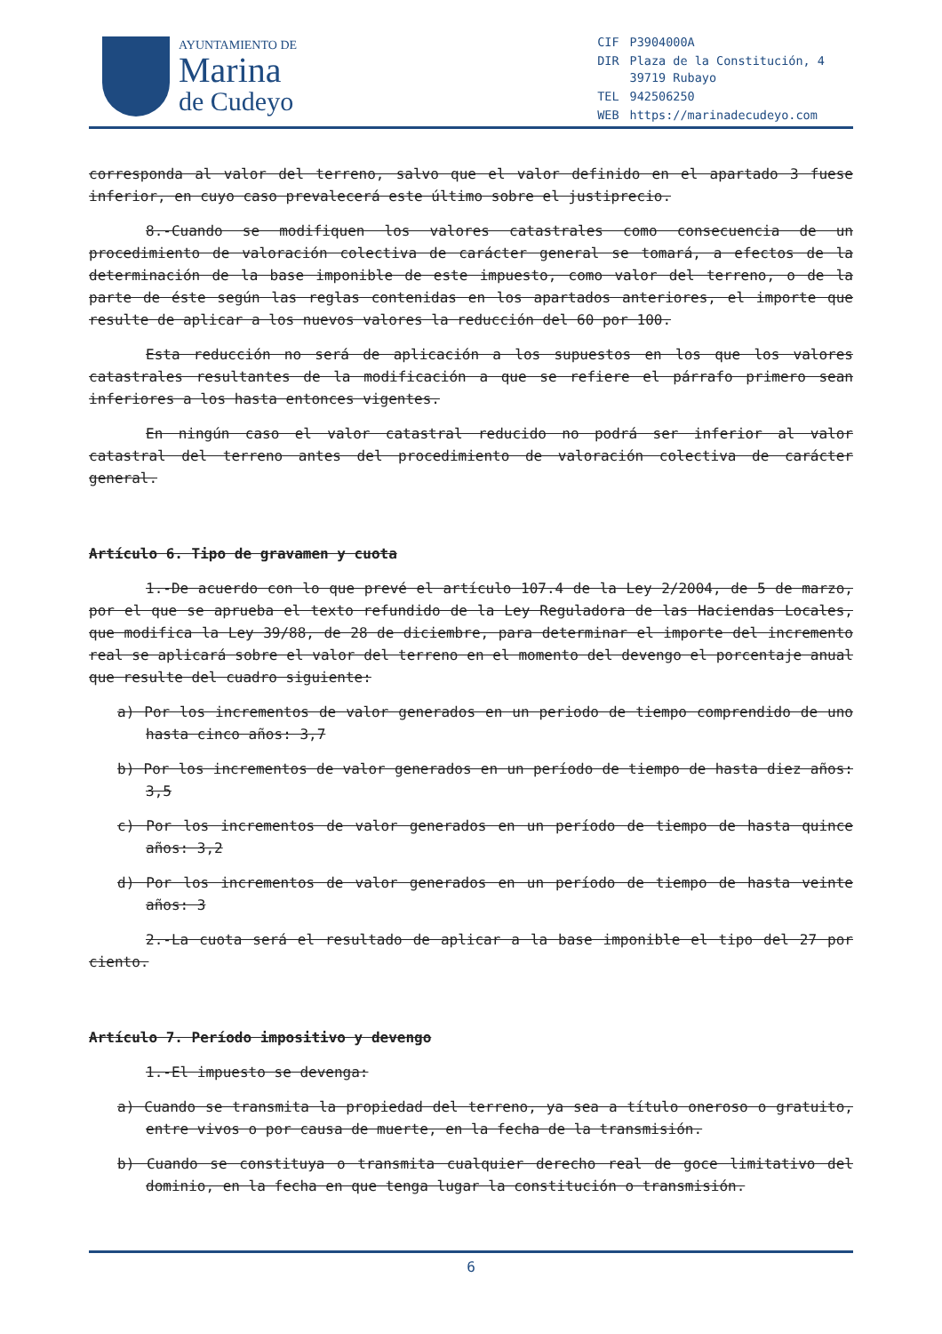AYUNTAMIENTO DE
Marina
de Cudeyo
| CIF | P3904000A |
| DIR | Plaza de la Constitución, 4 39719 Rubayo |
| TEL | 942506250 |
| WEB | https://marinadecudeyo.com |
corresponda al valor del terreno, salvo que el valor definido en el apartado 3 fuese inferior, en cuyo caso prevalecerá este último sobre el justiprecio.
8.-Cuando se modifiquen los valores catastrales como consecuencia de un procedimiento de valoración colectiva de carácter general se tomará, a efectos de la determinación de la base imponible de este impuesto, como valor del terreno, o de la parte de éste según las reglas contenidas en los apartados anteriores, el importe que resulte de aplicar a los nuevos valores la reducción del 60 por 100.
Esta reducción no será de aplicación a los supuestos en los que los valores catastrales resultantes de la modificación a que se refiere el párrafo primero sean inferiores a los hasta entonces vigentes.
En ningún caso el valor catastral reducido no podrá ser inferior al valor catastral del terreno antes del procedimiento de valoración colectiva de carácter general.
Artículo 6. Tipo de gravamen y cuota
1.-De acuerdo con lo que prevé el artículo 107.4 de la Ley 2/2004, de 5 de marzo, por el que se aprueba el texto refundido de la Ley Reguladora de las Haciendas Locales, que modifica la Ley 39/88, de 28 de diciembre, para determinar el importe del incremento real se aplicará sobre el valor del terreno en el momento del devengo el porcentaje anual que resulte del cuadro siguiente:
a) Por los incrementos de valor generados en un periodo de tiempo comprendido de uno hasta cinco años: 3,7
b) Por los incrementos de valor generados en un período de tiempo de hasta diez años: 3,5
c) Por los incrementos de valor generados en un período de tiempo de hasta quince años: 3,2
d) Por los incrementos de valor generados en un período de tiempo de hasta veinte años: 3
2.-La cuota será el resultado de aplicar a la base imponible el tipo del 27 por ciento.
Artículo 7. Período impositivo y devengo
1.-El impuesto se devenga:
a) Cuando se transmita la propiedad del terreno, ya sea a título oneroso o gratuito, entre vivos o por causa de muerte, en la fecha de la transmisión.
b) Cuando se constituya o transmita cualquier derecho real de goce limitativo del dominio, en la fecha en que tenga lugar la constitución o transmisión.
6